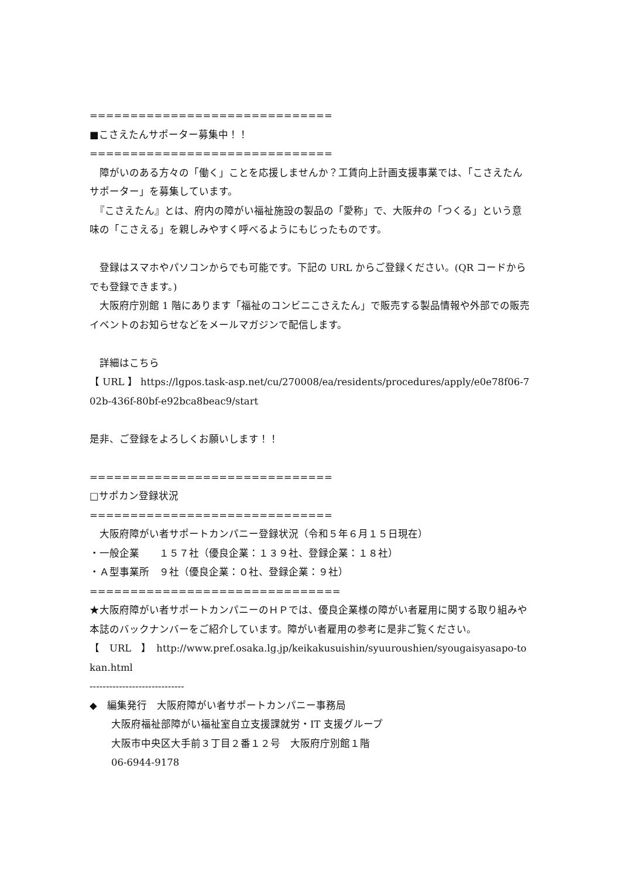==============================
■こさえたんサポーター募集中！！
==============================
　障がいのある方々の「働く」ことを応援しませんか？工賃向上計画支援事業では、「こさえたんサポーター」を募集しています。
　『こさえたん』とは、府内の障がい福祉施設の製品の「愛称」で、大阪弁の「つくる」という意味の「こさえる」を親しみやすく呼べるようにもじったものです。
　登録はスマホやパソコンからでも可能です。下記の URL からご登録ください。(QR コードからでも登録できます。)
　大阪府庁別館 1 階にあります「福祉のコンビニこさえたん」で販売する製品情報や外部での販売イベントのお知らせなどをメールマガジンで配信します。
　詳細はこちら
【 URL 】 https://lgpos.task-asp.net/cu/270008/ea/residents/procedures/apply/e0e78f06-702b-436f-80bf-e92bca8beac9/start
是非、ご登録をよろしくお願いします！！
==============================
□サポカン登録状況
==============================
　大阪府障がい者サポートカンパニー登録状況（令和５年６月１５日現在）
・一般企業　　１５７社（優良企業：１３９社、登録企業：１８社）
・Ａ型事業所　９社（優良企業：０社、登録企業：９社）
===============================
★大阪府障がい者サポートカンパニーのＨＰでは、優良企業様の障がい者雇用に関する取り組みや本誌のバックナンバーをご紹介しています。障がい者雇用の参考に是非ご覧ください。
【　URL　】　http://www.pref.osaka.lg.jp/keikakusuishin/syuuroushien/syougaisyasapo-tokan.html
-----------------------------
◆　編集発行　大阪府障がい者サポートカンパニー事務局
大阪府福祉部障がい福祉室自立支援課就労・IT 支援グループ
大阪市中央区大手前３丁目２番１２号　大阪府庁別館１階
06-6944-9178